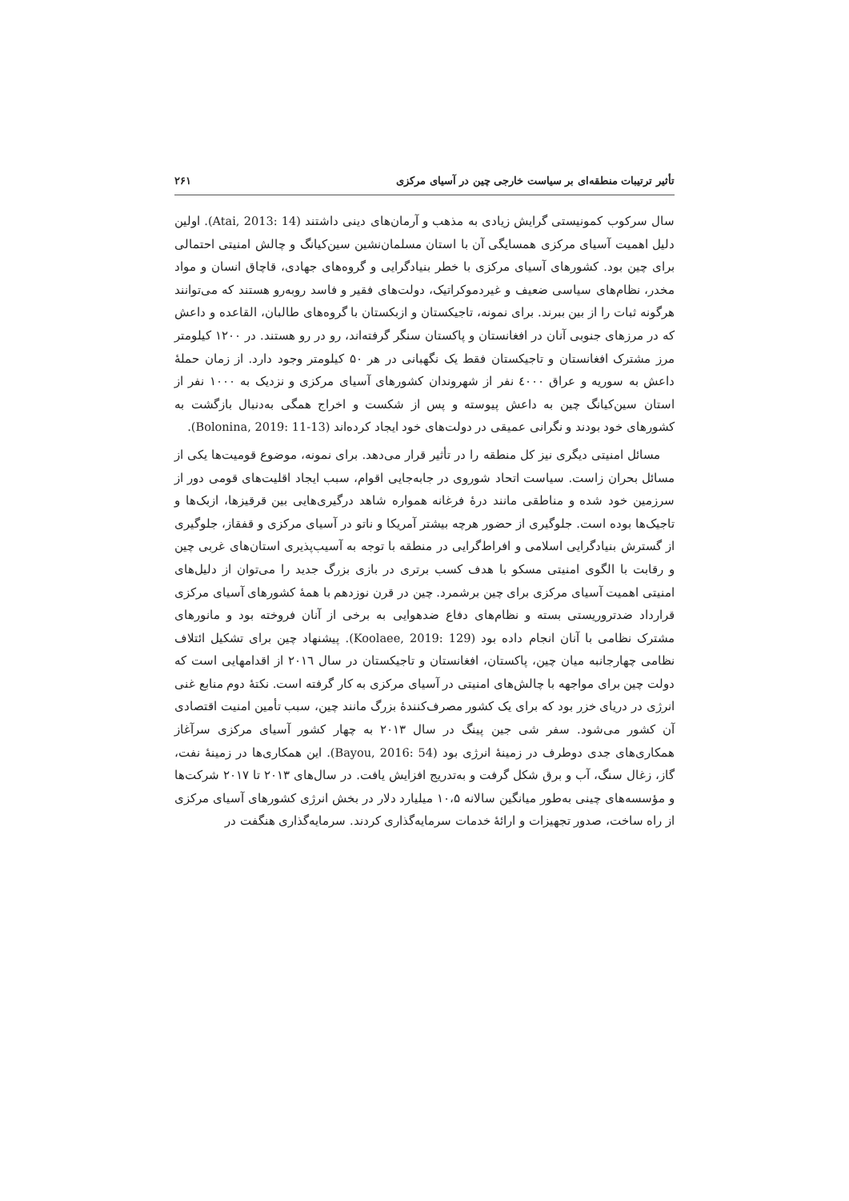تأثیر ترتیبات منطقه‌ای بر سیاست خارجی چین در آسیای مرکزی ۲۶۱
سال سرکوب کمونیستی گرایش زیادی به مذهب و آرمان‌های دینی داشتند (Atai, 2013: 14). اولین دلیل اهمیت آسیای مرکزی همسایگی آن با استان مسلمان‌نشین سین‌کیانگ و چالش امنیتی احتمالی برای چین بود. کشورهای آسیای مرکزی با خطر بنیادگرایی و گروه‌های جهادی، قاچاق انسان و مواد مخدر، نظام‌های سیاسی ضعیف و غیردموکراتیک، دولت‌های فقیر و فاسد روبه‌رو هستند که می‌توانند هرگونه ثبات را از بین ببرند. برای نمونه، تاجیکستان و ازبکستان با گروه‌های طالبان، القاعده و داعش که در مرزهای جنوبی آنان در افغانستان و پاکستان سنگر گرفته‌اند، رو در رو هستند. در ۱۲۰۰ کیلومتر مرز مشترک افغانستان و تاجیکستان فقط یک نگهبانی در هر ۵۰ کیلومتر وجود دارد. از زمان حملهٔ داعش به سوریه و عراق ٤٠٠٠ نفر از شهروندان کشورهای آسیای مرکزی و نزدیک به ۱۰۰۰ نفر از استان سین‌کیانگ چین به داعش پیوسته و پس از شکست و اخراج همگی به‌دنبال بازگشت به کشورهای خود بودند و نگرانی عمیقی در دولت‌های خود ایجاد کرده‌اند (Bolonina, 2019: 11-13).
مسائل امنیتی دیگری نیز کل منطقه را در تأثیر قرار می‌دهد. برای نمونه، موضوع قومیت‌ها یکی از مسائل بحران زاست. سیاست اتحاد شوروی در جابه‌جایی اقوام، سبب ایجاد اقلیت‌های قومی دور از سرزمین خود شده و مناطقی مانند درهٔ فرغانه همواره شاهد درگیری‌هایی بین قرقیزها، ازبک‌ها و تاجیک‌ها بوده است. جلوگیری از حضور هرچه بیشتر آمریکا و ناتو در آسیای مرکزی و قفقاز، جلوگیری از گسترش بنیادگرایی اسلامی و افراط‌گرایی در منطقه با توجه به آسیب‌پذیری استان‌های غربی چین و رقابت با الگوی امنیتی مسکو با هدف کسب برتری در بازی بزرگ جدید را می‌توان از دلیل‌های امنیتی اهمیت آسیای مرکزی برای چین برشمرد. چین در قرن نوزدهم با همهٔ کشورهای آسیای مرکزی قرارداد ضدتروریستی بسته و نظام‌های دفاع ضدهوایی به برخی از آنان فروخته بود و مانورهای مشترک نظامی با آنان انجام داده بود (Koolaee, 2019: 129). پیشنهاد چین برای تشکیل ائتلاف نظامی چهارجانبه میان چین، پاکستان، افغانستان و تاجیکستان در سال ۲۰۱٦ از اقدامهایی است که دولت چین برای مواجهه با چالش‌های امنیتی در آسیای مرکزی به کار گرفته است. نکتهٔ دوم منابع غنی انرژی در دریای خزر بود که برای یک کشور مصرف‌کنندهٔ بزرگ مانند چین، سبب تأمین امنیت اقتصادی آن کشور می‌شود. سفر شی جین پینگ در سال ۲۰۱۳ به چهار کشور آسیای مرکزی سرآغاز همکاری‌های جدی دوطرف در زمینهٔ انرژی بود (Bayou, 2016: 54). این همکاری‌ها در زمینهٔ نفت، گاز، زغال سنگ، آب و برق شکل گرفت و به‌تدریج افزایش یافت. در سال‌های ۲۰۱۳ تا ۲۰۱۷ شرکت‌ها و مؤسسه‌های چینی به‌طور میانگین سالانه ۱۰،۵ میلیارد دلار در بخش انرژی کشورهای آسیای مرکزی از راه ساخت، صدور تجهیزات و ارائهٔ خدمات سرمایه‌گذاری کردند. سرمایه‌گذاری هنگفت در